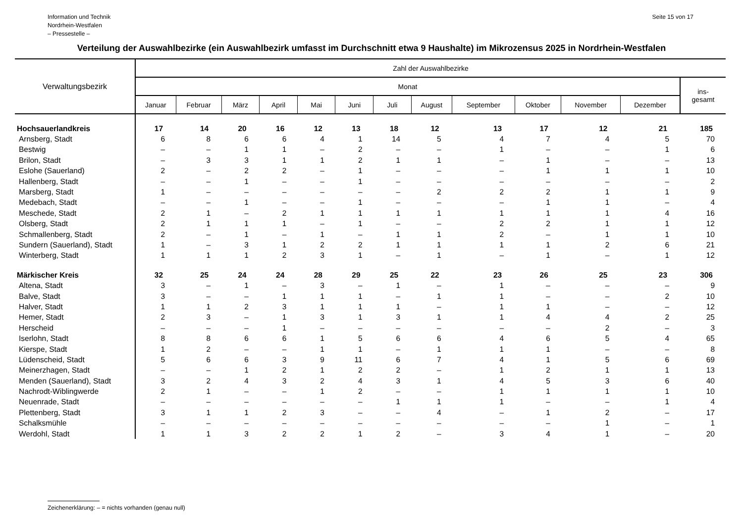Information und Technik
Nordrhein-Westfalen
– Pressestelle –
Seite 15 von 17
Verteilung der Auswahlbezirke (ein Auswahlbezirk umfasst im Durchschnitt etwa 9 Haushalte) im Mikrozensus 2025 in Nordrhein-Westfalen
| Verwaltungsbezirk | Zahl der Auswahlbezirke | | | | | | | | | | | | |
| --- | --- | --- | --- | --- | --- | --- | --- | --- | --- | --- | --- | --- | --- |
| | Monat | | | | | | | | | | | | ins- gesamt |
| | Januar | Februar | März | April | Mai | Juni | Juli | August | September | Oktober | November | Dezember | |
| Hochsauerlandkreis | 17 | 14 | 20 | 16 | 12 | 13 | 18 | 12 | 13 | 17 | 12 | 21 | 185 |
| Arnsberg, Stadt | 6 | 8 | 6 | 6 | 4 | 1 | 14 | 5 | 4 | 7 | 4 | 5 | 70 |
| Bestwig | – | – | 1 | 1 | – | 2 | – | – | 1 | – | – | 1 | 6 |
| Brilon, Stadt | – | 3 | 3 | 1 | 1 | 2 | 1 | 1 | – | 1 | – | – | 13 |
| Eslohe (Sauerland) | 2 | – | 2 | 2 | – | 1 | – | – | – | 1 | 1 | 1 | 10 |
| Hallenberg, Stadt | – | – | 1 | – | – | 1 | – | – | – | – | – | – | 2 |
| Marsberg, Stadt | 1 | – | – | – | – | – | – | 2 | 2 | 2 | 1 | 1 | 9 |
| Medebach, Stadt | – | – | 1 | – | – | 1 | – | – | – | 1 | 1 | – | 4 |
| Meschede, Stadt | 2 | 1 | – | 2 | 1 | 1 | 1 | 1 | 1 | 1 | 1 | 4 | 16 |
| Olsberg, Stadt | 2 | 1 | 1 | 1 | – | 1 | – | – | 2 | 2 | 1 | 1 | 12 |
| Schmallenberg, Stadt | 2 | – | 1 | – | 1 | – | 1 | 1 | 2 | – | 1 | 1 | 10 |
| Sundern (Sauerland), Stadt | 1 | – | 3 | 1 | 2 | 2 | 1 | 1 | 1 | 1 | 2 | 6 | 21 |
| Winterberg, Stadt | 1 | 1 | 1 | 2 | 3 | 1 | – | 1 | – | 1 | – | 1 | 12 |
| Märkischer Kreis | 32 | 25 | 24 | 24 | 28 | 29 | 25 | 22 | 23 | 26 | 25 | 23 | 306 |
| Altena, Stadt | 3 | – | 1 | – | 3 | – | 1 | – | 1 | – | – | – | 9 |
| Balve, Stadt | 3 | – | – | 1 | 1 | 1 | – | 1 | 1 | – | – | 2 | 10 |
| Halver, Stadt | 1 | 1 | 2 | 3 | 1 | 1 | 1 | – | 1 | 1 | – | – | 12 |
| Hemer, Stadt | 2 | 3 | – | 1 | 3 | 1 | 3 | 1 | 1 | 4 | 4 | 2 | 25 |
| Herscheid | – | – | – | 1 | – | – | – | – | – | – | 2 | – | 3 |
| Iserlohn, Stadt | 8 | 8 | 6 | 6 | 1 | 5 | 6 | 6 | 4 | 6 | 5 | 4 | 65 |
| Kierspe, Stadt | 1 | 2 | – | – | 1 | 1 | – | 1 | 1 | 1 | – | – | 8 |
| Lüdenscheid, Stadt | 5 | 6 | 6 | 3 | 9 | 11 | 6 | 7 | 4 | 1 | 5 | 6 | 69 |
| Meinerzhagen, Stadt | – | – | 1 | 2 | 1 | 2 | 2 | – | 1 | 2 | 1 | 1 | 13 |
| Menden (Sauerland), Stadt | 3 | 2 | 4 | 3 | 2 | 4 | 3 | 1 | 4 | 5 | 3 | 6 | 40 |
| Nachrodt-Wiblingwerde | 2 | 1 | – | – | 1 | 2 | – | – | 1 | 1 | 1 | 1 | 10 |
| Neuenrade, Stadt | – | – | – | – | – | – | 1 | 1 | 1 | – | – | 1 | 4 |
| Plettenberg, Stadt | 3 | 1 | 1 | 2 | 3 | – | – | 4 | – | 1 | 2 | – | 17 |
| Schalksmühle | – | – | – | – | – | – | – | – | – | – | 1 | – | 1 |
| Werdohl, Stadt | 1 | 1 | 3 | 2 | 2 | 1 | 2 | – | 3 | 4 | 1 | – | 20 |
Zeichenerklärung: – = nichts vorhanden (genau null)